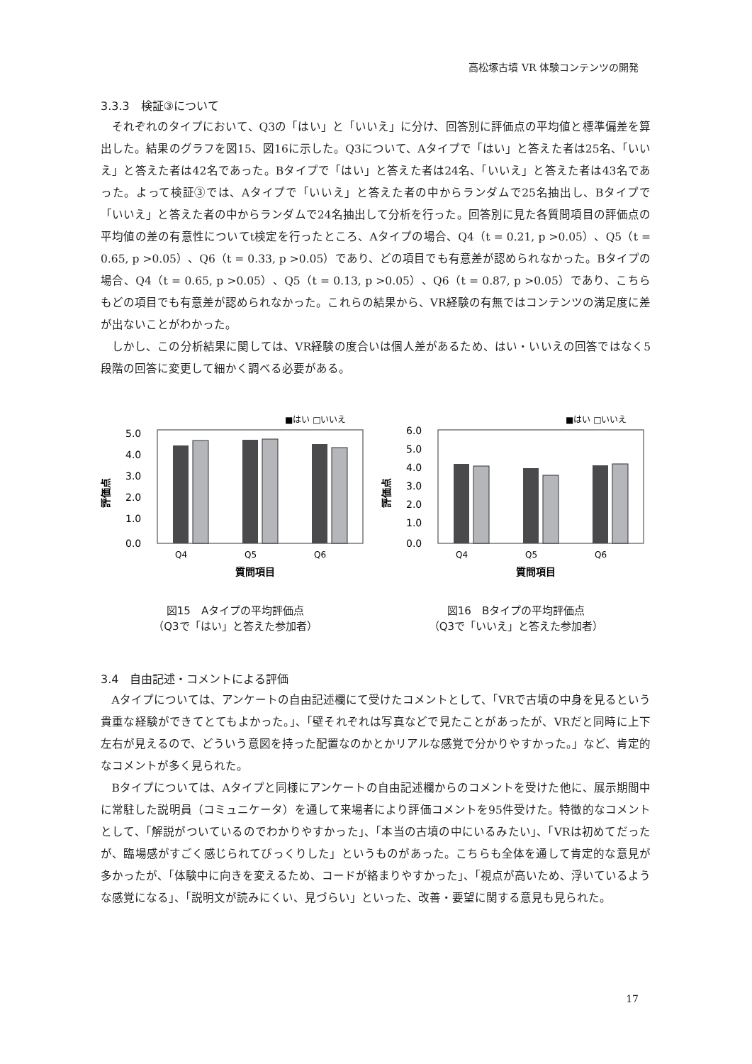高松塚古墳 VR 体験コンテンツの開発
3.3.3　検証③について
それぞれのタイプにおいて、Q3の「はい」と「いいえ」に分け、回答別に評価点の平均値と標準偏差を算出した。結果のグラフを図15、図16に示した。Q3について、Aタイプで「はい」と答えた者は25名、「いいえ」と答えた者は42名であった。Bタイプで「はい」と答えた者は24名、「いいえ」と答えた者は43名であった。よって検証③では、Aタイプで「いいえ」と答えた者の中からランダムで25名抽出し、Bタイプで「いいえ」と答えた者の中からランダムで24名抽出して分析を行った。回答別に見た各質問項目の評価点の平均値の差の有意性についてt検定を行ったところ、Aタイプの場合、Q4（t = 0.21, p >0.05）、Q5（t = 0.65, p >0.05）、Q6（t = 0.33, p >0.05）であり、どの項目でも有意差が認められなかった。Bタイプの場合、Q4（t = 0.65, p >0.05）、Q5（t = 0.13, p >0.05）、Q6（t = 0.87, p >0.05）であり、こちらもどの項目でも有意差が認められなかった。これらの結果から、VR経験の有無ではコンテンツの満足度に差が出ないことがわかった。
しかし、この分析結果に関しては、VR経験の度合いは個人差があるため、はい・いいえの回答ではなく5段階の回答に変更して細かく調べる必要がある。
■はい □いいえ
評価点
5.0
4.0
3.0
2.0
1.0
0.0
Q4
Q5
Q6
質問項目
図15　Aタイプの平均評価点
（Q3で「はい」と答えた参加者）
■はい □いいえ
評価点
6.0
5.0
4.0
3.0
2.0
1.0
0.0
Q4
Q5
Q6
質問項目
図16　Bタイプの平均評価点
（Q3で「いいえ」と答えた参加者）
3.4　自由記述・コメントによる評価
Aタイプについては、アンケートの自由記述欄にて受けたコメントとして、「VRで古墳の中身を見るという貴重な経験ができてとてもよかった。」、「壁それぞれは写真などで見たことがあったが、VRだと同時に上下左右が見えるので、どういう意図を持った配置なのかとかリアルな感覚で分かりやすかった。」など、肯定的なコメントが多く見られた。
Bタイプについては、Aタイプと同様にアンケートの自由記述欄からのコメントを受けた他に、展示期間中に常駐した説明員（コミュニケータ）を通して来場者により評価コメントを95件受けた。特徴的なコメントとして、「解説がついているのでわかりやすかった」、「本当の古墳の中にいるみたい」、「VRは初めてだったが、臨場感がすごく感じられてびっくりした」というものがあった。こちらも全体を通して肯定的な意見が多かったが、「体験中に向きを変えるため、コードが絡まりやすかった」、「視点が高いため、浮いているような感覚になる」、「説明文が読みにくい、見づらい」といった、改善・要望に関する意見も見られた。
17